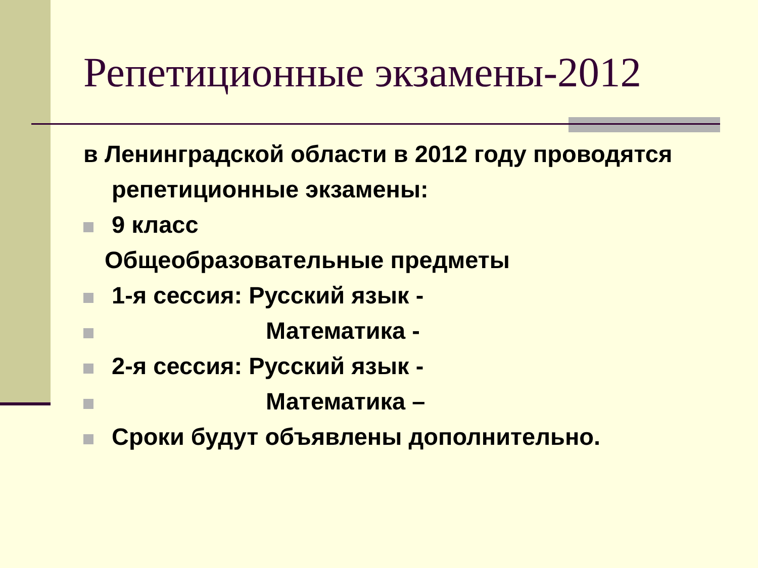Репетиционные экзамены-2012
в Ленинградской области в 2012 году проводятся
репетиционные экзамены:
9 класс
Общеобразовательные предметы
1-я сессия: Русский язык -
Математика -
2-я сессия: Русский язык -
Математика –
Сроки будут объявлены дополнительно.